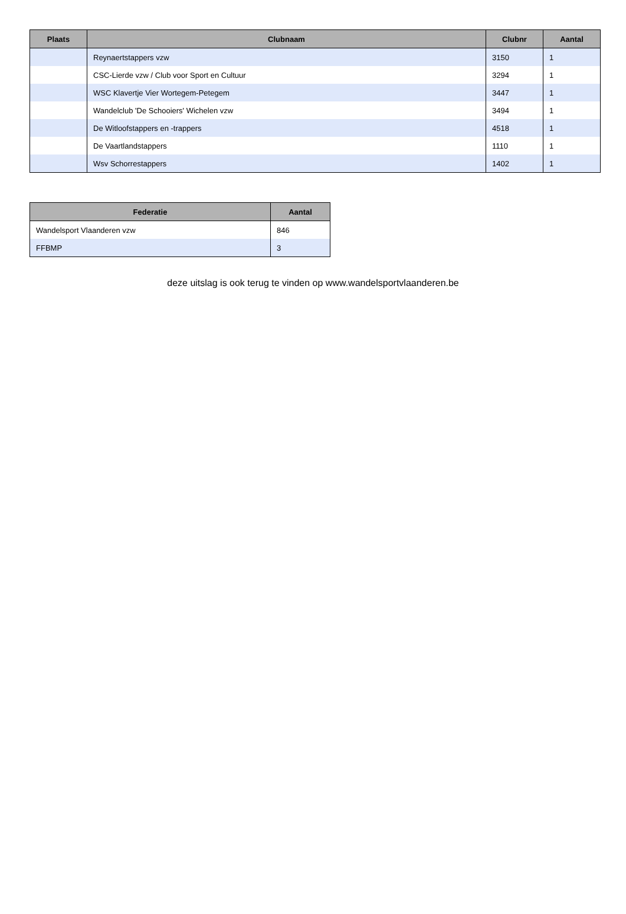| Plaats | Clubnaam | Clubnr | Aantal |
| --- | --- | --- | --- |
| | Reynaertstappers vzw | 3150 | 1 |
| | CSC-Lierde vzw / Club voor Sport en Cultuur | 3294 | 1 |
| | WSC Klavertje Vier Wortegem-Petegem | 3447 | 1 |
| | Wandelclub 'De Schooiers' Wichelen vzw | 3494 | 1 |
| | De Witloofstappers en -trappers | 4518 | 1 |
| | De Vaartlandstappers | 1110 | 1 |
| | Wsv Schorrestappers | 1402 | 1 |
| Federatie | Aantal |
| --- | --- |
| Wandelsport Vlaanderen vzw | 846 |
| FFBMP | 3 |
deze uitslag is ook terug te vinden op www.wandelsportvlaanderen.be